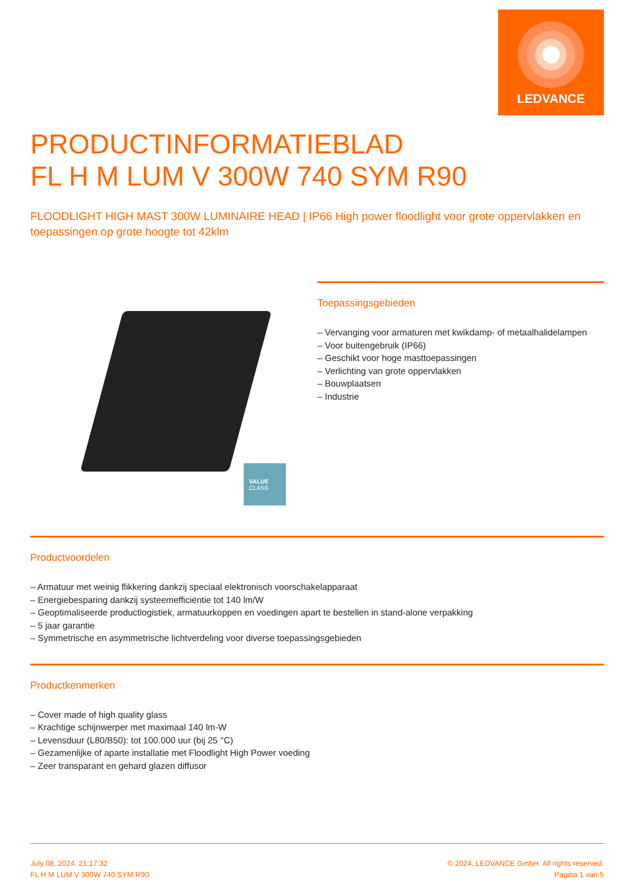LEDVANCE
PRODUCTINFORMATIEBLAD
FL H M LUM V 300W 740 SYM R90
FLOODLIGHT HIGH MAST 300W LUMINAIRE HEAD | IP66 High power floodlight voor grote oppervlakken en toepassingen op grote hoogte tot 42klm
VALUE
CLASS
Toepassingsgebieden
– Vervanging voor armaturen met kwikdamp- of metaalhalidelampen
– Voor buitengebruik (IP66)
– Geschikt voor hoge masttoepassingen
– Verlichting van grote oppervlakken
– Bouwplaatsen
– Industrie
Productvoordelen
– Armatuur met weinig flikkering dankzij speciaal elektronisch voorschakelapparaat
– Energiebesparing dankzij systeemefficiëntie tot 140 lm/W
– Geoptimaliseerde productlogistiek, armatuurkoppen en voedingen apart te bestellen in stand-alone verpakking
– 5 jaar garantie
– Symmetrische en asymmetrische lichtverdeling voor diverse toepassingsgebieden
Productkenmerken
– Cover made of high quality glass
– Krachtige schijnwerper met maximaal 140 lm-W
– Levensduur (L80/B50): tot 100.000 uur (bij 25 °C)
– Gezamenlijke of aparte installatie met Floodlight High Power voeding
– Zeer transparant en gehard glazen diffusor
July 08, 2024, 21:17:32
FL H M LUM V 300W 740 SYM R90
© 2024, LEDVANCE GmbH. All rights reserved.
Pagina 1 van 5